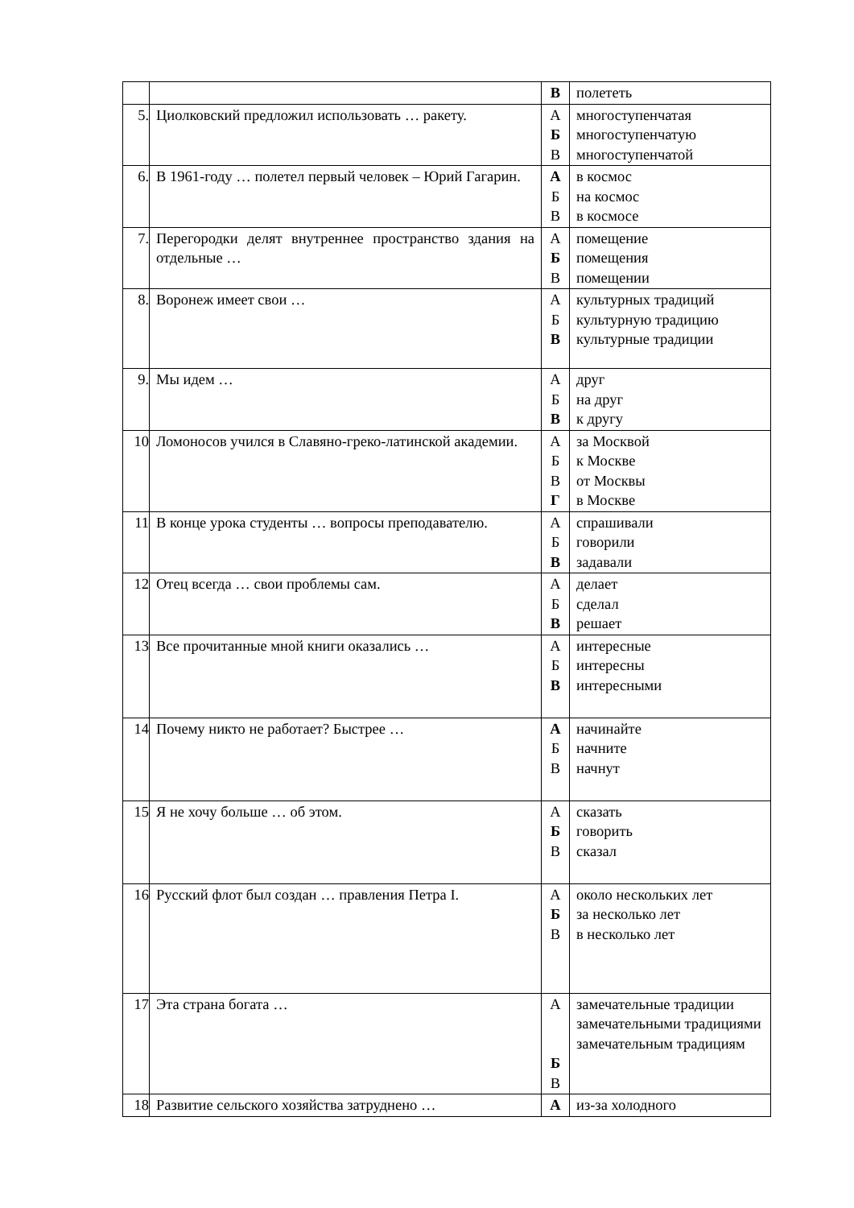| | | В | полететь |
| 5. | Циолковский предложил использовать … ракету. | А Б В | многоступенчатая многоступенчатую многоступенчатой |
| 6. | В 1961-году … полетел первый человек – Юрий Гагарин. | А Б В | в космос на космос в космосе |
| 7. | Перегородки делят внутреннее пространство здания на отдельные … | А Б В | помещение помещения помещении |
| 8. | Воронеж имеет свои … | А Б В | культурных традиций культурную традицию культурные традиции |
| 9. | Мы идем … | А Б В | друг на друг к другу |
| 10 | Ломоносов учился в Славяно-греко-латинской академии. | А Б В Г | за Москвой к Москве от Москвы в Москве |
| 11 | В конце урока студенты … вопросы преподавателю. | А Б В | спрашивали говорили задавали |
| 12 | Отец всегда … свои проблемы сам. | А Б В | делает сделал решает |
| 13 | Все прочитанные мной книги оказались … | А Б В | интересные интересны интересными |
| 14 | Почему никто не работает? Быстрее … | А Б В | начинайте начните начнут |
| 15 | Я не хочу больше … об этом. | А Б В | сказать говорить сказал |
| 16 | Русский флот был создан … правления Петра I. | А Б В | около нескольких лет за несколько лет в несколько лет |
| 17 | Эта страна богата … | А Б В | замечательные традиции замечательными традициями замечательным традициям |
| 18 | Развитие сельского хозяйства затруднено … | А | из-за холодного |